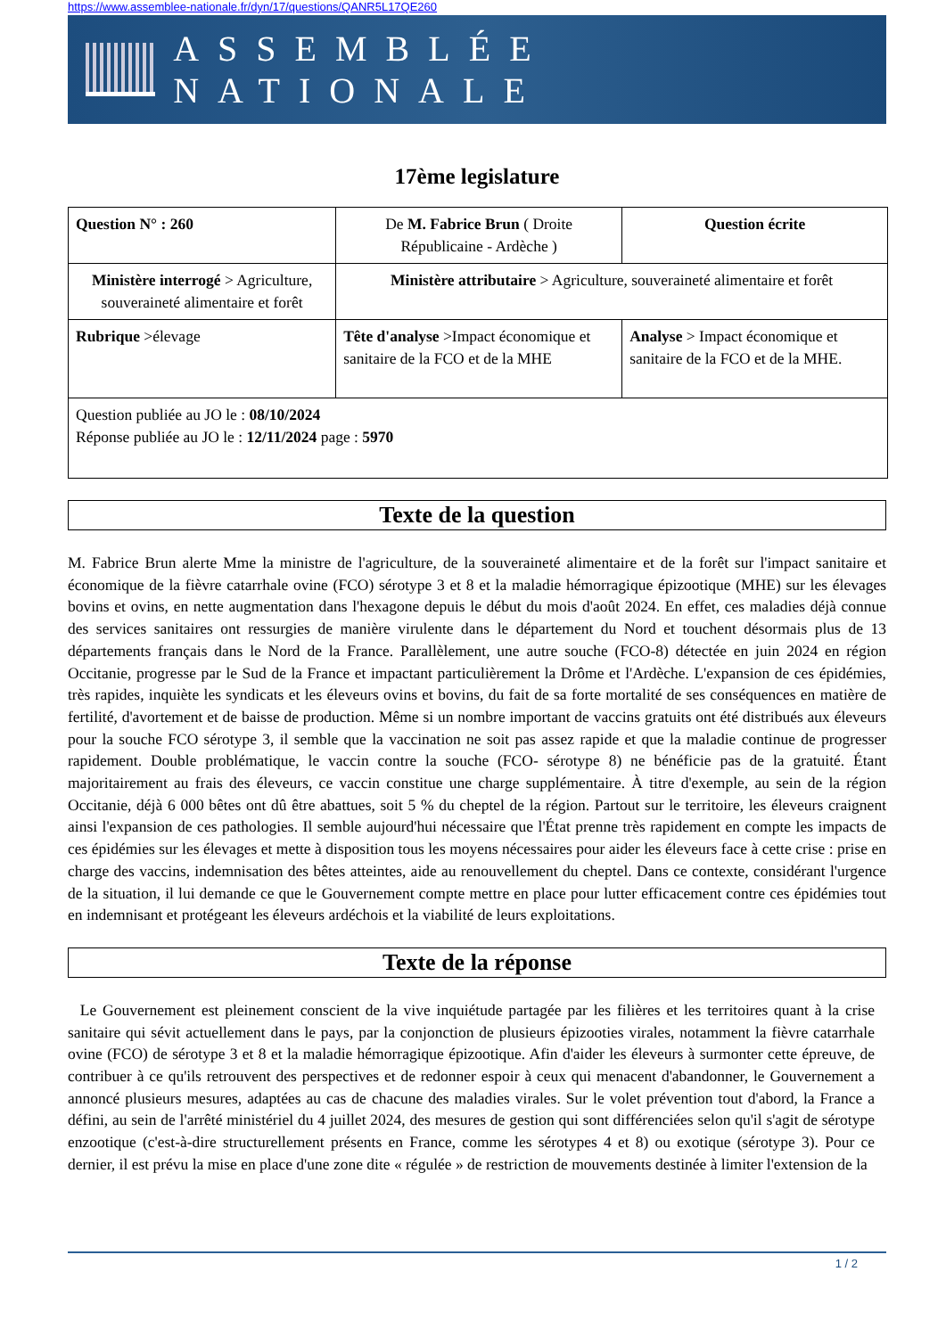https://www.assemblee-nationale.fr/dyn/17/questions/QANR5L17QE260
ASSEMBLÉE NATIONALE
17ème legislature
| Question N° : 260 | De M. Fabrice Brun ( Droite Républicaine - Ardèche ) | | | Question écrite |
| Ministère interrogé > Agriculture, souveraineté alimentaire et forêt | | Ministère attributaire > Agriculture, souveraineté alimentaire et forêt | | |
| Rubrique >élevage | | Tête d'analyse >Impact économique et sanitaire de la FCO et de la MHE | Analyse > Impact économique et sanitaire de la FCO et de la MHE. | |
| Question publiée au JO le : 08/10/2024 Réponse publiée au JO le : 12/11/2024 page : 5970 | | | | |
Texte de la question
M. Fabrice Brun alerte Mme la ministre de l'agriculture, de la souveraineté alimentaire et de la forêt sur l'impact sanitaire et économique de la fièvre catarrhale ovine (FCO) sérotype 3 et 8 et la maladie hémorragique épizootique (MHE) sur les élevages bovins et ovins, en nette augmentation dans l'hexagone depuis le début du mois d'août 2024. En effet, ces maladies déjà connue des services sanitaires ont ressurgies de manière virulente dans le département du Nord et touchent désormais plus de 13 départements français dans le Nord de la France. Parallèlement, une autre souche (FCO-8) détectée en juin 2024 en région Occitanie, progresse par le Sud de la France et impactant particulièrement la Drôme et l'Ardèche. L'expansion de ces épidémies, très rapides, inquiète les syndicats et les éleveurs ovins et bovins, du fait de sa forte mortalité de ses conséquences en matière de fertilité, d'avortement et de baisse de production. Même si un nombre important de vaccins gratuits ont été distribués aux éleveurs pour la souche FCO sérotype 3, il semble que la vaccination ne soit pas assez rapide et que la maladie continue de progresser rapidement. Double problématique, le vaccin contre la souche (FCO- sérotype 8) ne bénéficie pas de la gratuité. Étant majoritairement au frais des éleveurs, ce vaccin constitue une charge supplémentaire. À titre d'exemple, au sein de la région Occitanie, déjà 6 000 bêtes ont dû être abattues, soit 5 % du cheptel de la région. Partout sur le territoire, les éleveurs craignent ainsi l'expansion de ces pathologies. Il semble aujourd'hui nécessaire que l'État prenne très rapidement en compte les impacts de ces épidémies sur les élevages et mette à disposition tous les moyens nécessaires pour aider les éleveurs face à cette crise : prise en charge des vaccins, indemnisation des bêtes atteintes, aide au renouvellement du cheptel. Dans ce contexte, considérant l'urgence de la situation, il lui demande ce que le Gouvernement compte mettre en place pour lutter efficacement contre ces épidémies tout en indemnisant et protégeant les éleveurs ardéchois et la viabilité de leurs exploitations.
Texte de la réponse
Le Gouvernement est pleinement conscient de la vive inquiétude partagée par les filières et les territoires quant à la crise sanitaire qui sévit actuellement dans le pays, par la conjonction de plusieurs épizooties virales, notamment la fièvre catarrhale ovine (FCO) de sérotype 3 et 8 et la maladie hémorragique épizootique. Afin d'aider les éleveurs à surmonter cette épreuve, de contribuer à ce qu'ils retrouvent des perspectives et de redonner espoir à ceux qui menacent d'abandonner, le Gouvernement a annoncé plusieurs mesures, adaptées au cas de chacune des maladies virales. Sur le volet prévention tout d'abord, la France a défini, au sein de l'arrêté ministériel du 4 juillet 2024, des mesures de gestion qui sont différenciées selon qu'il s'agit de sérotype enzootique (c'est-à-dire structurellement présents en France, comme les sérotypes 4 et 8) ou exotique (sérotype 3). Pour ce dernier, il est prévu la mise en place d'une zone dite « régulée » de restriction de mouvements destinée à limiter l'extension de la
1 / 2